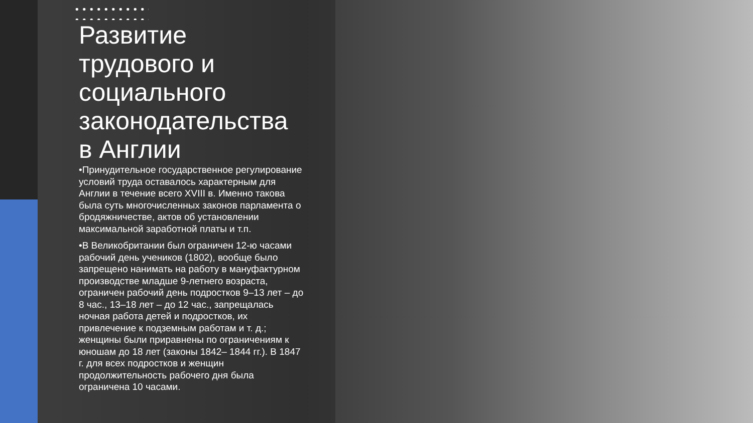Развитие трудового и социального законодательства в Англии
•Принудительное государственное регулирование условий труда оставалось характерным для Англии в течение всего XVIII в. Именно такова была суть многочисленных законов парламента о бродяжничестве, актов об установлении максимальной заработной платы и т.п.
•В Великобритании был ограничен 12-ю часами рабочий день учеников (1802), вообще было запрещено нанимать на работу в мануфактурном производстве младше 9-летнего возраста, ограничен рабочий день подростков 9–13 лет – до 8 час., 13–18 лет – до 12 час., запрещалась ночная работа детей и подростков, их привлечение к подземным работам и т. д.; женщины были приравнены по ограничениям к юношам до 18 лет (законы 1842– 1844 гг.). В 1847 г. для всех подростков и женщин продолжительность рабочего дня была ограничена 10 часами.